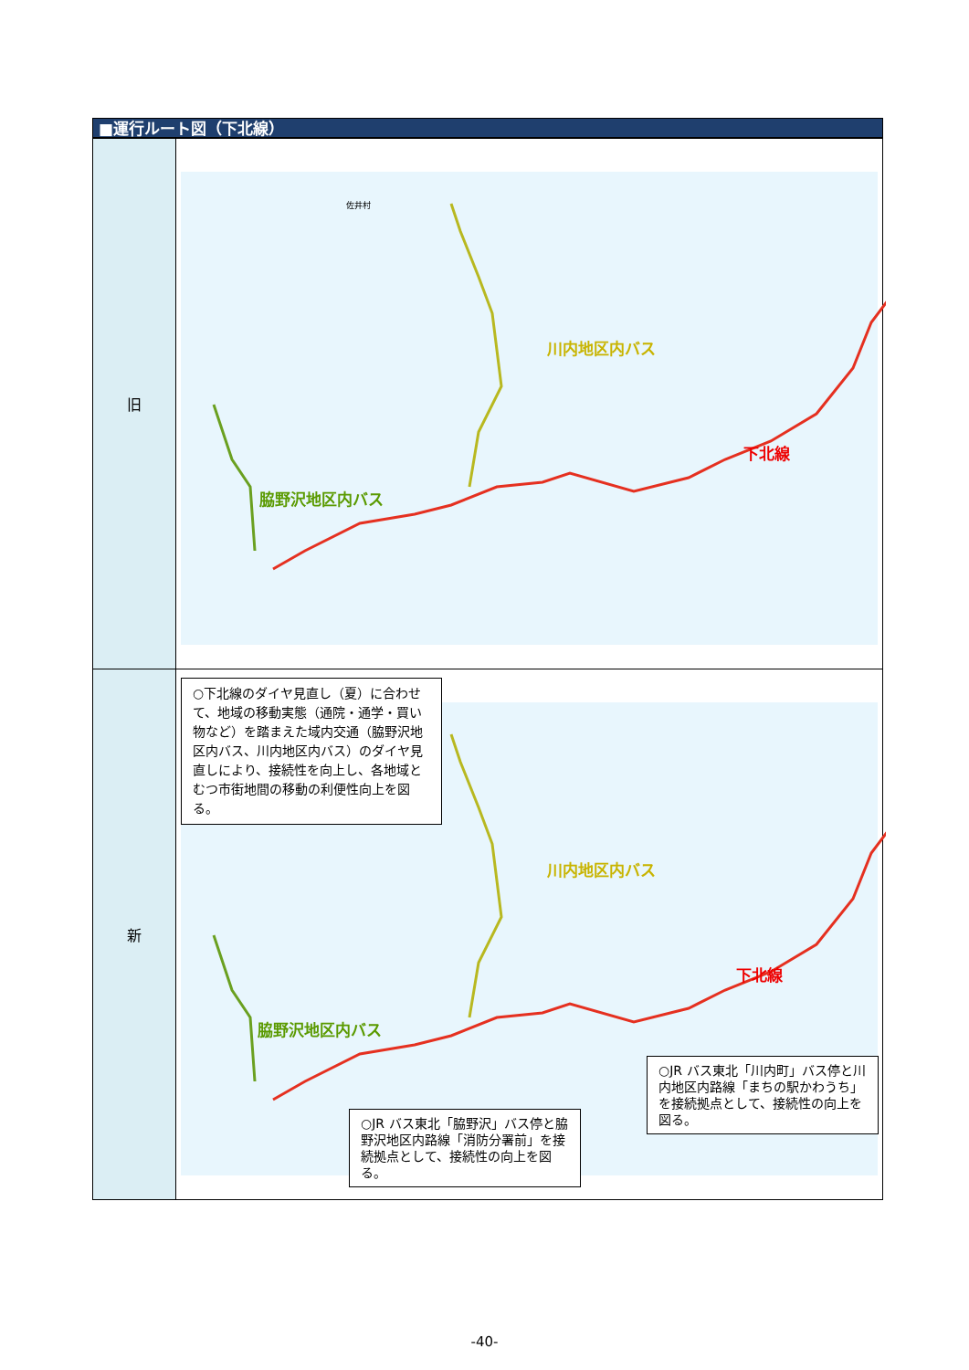■運行ルート図（下北線）
| 旧 | 川内地区内バス 下北線 脇野沢地区内バス 佐井村 |
| 新 | ○下北線のダイヤ見直し（夏）に合わせて、地域の移動実態（通院・通学・買い物など）を踏まえた域内交通（脇野沢地区内バス、川内地区内バス）のダイヤ見直しにより、接続性を向上し、各地域とむつ市街地間の移動の利便性向上を図る。 川内地区内バス 下北線 脇野沢地区内バス ○JR バス東北「川内町」バス停と川内地区内路線「まちの駅かわうち」を接続拠点として、接続性の向上を図る。 ○JR バス東北「脇野沢」バス停と脇野沢地区内路線「消防分署前」を接続拠点として、接続性の向上を図る。 |
-40-